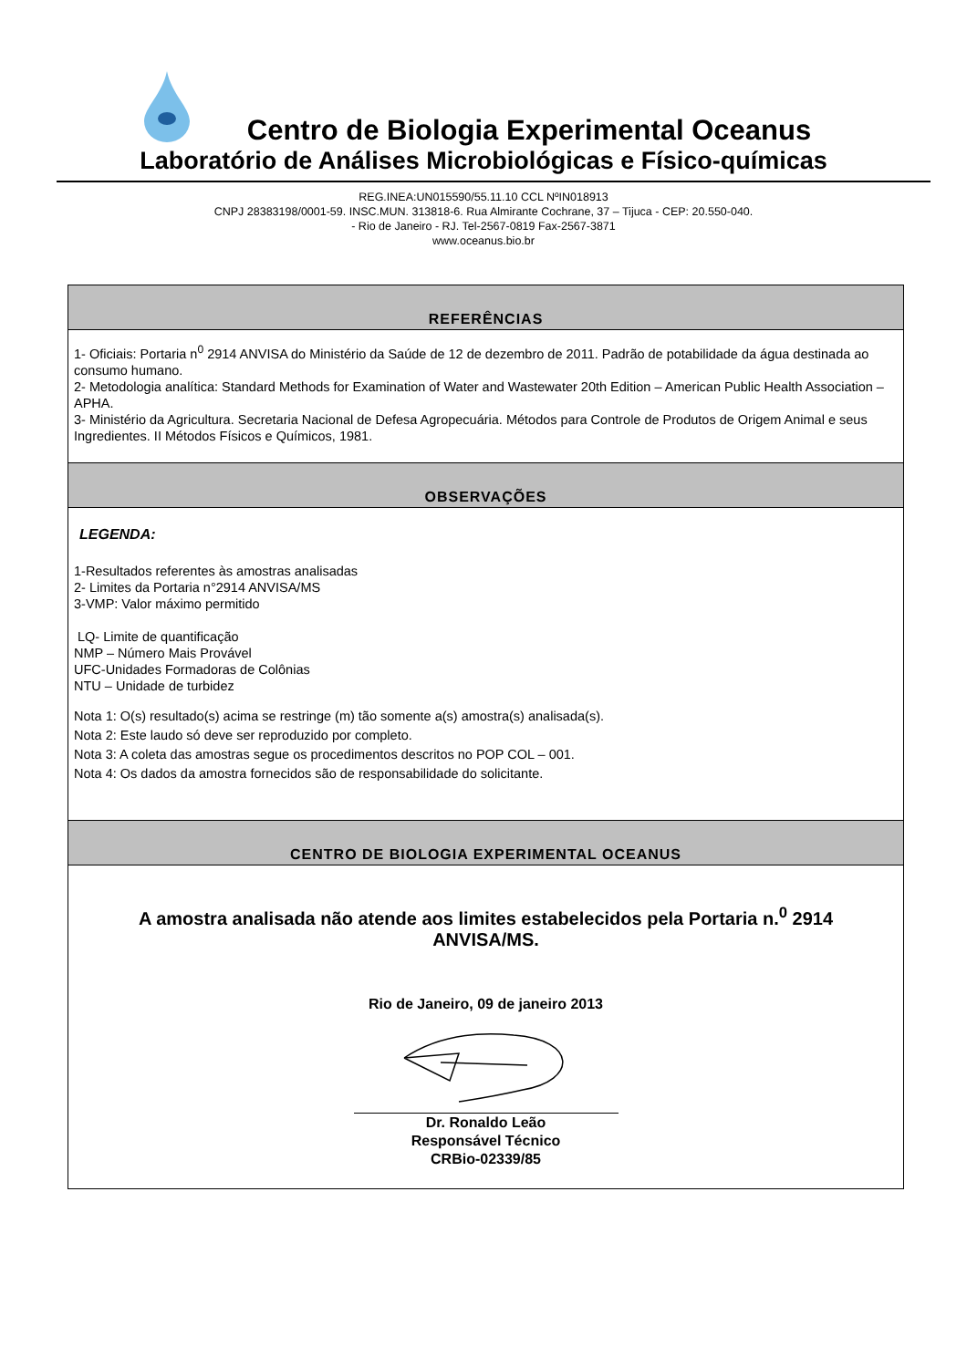Centro de Biologia Experimental Oceanus
Laboratório de Análises Microbiológicas e Físico-químicas
REG.INEA:UN015590/55.11.10 CCL NºIN018913
CNPJ 28383198/0001-59. INSC.MUN. 313818-6. Rua Almirante Cochrane, 37 – Tijuca - CEP: 20.550-040.
- Rio de Janeiro - RJ. Tel-2567-0819 Fax-2567-3871
www.oceanus.bio.br
REFERÊNCIAS
1- Oficiais: Portaria n<sup>0</sup> 2914 ANVISA do Ministério da Saúde de 12 de dezembro de 2011. Padrão de potabilidade da água destinada ao consumo humano.
2- Metodologia analítica: Standard Methods for Examination of Water and Wastewater 20th Edition – American Public Health Association – APHA.
3- Ministério da Agricultura. Secretaria Nacional de Defesa Agropecuária. Métodos para Controle de Produtos de Origem Animal e seus Ingredientes. II Métodos Físicos e Químicos, 1981.
OBSERVAÇÕES
LEGENDA:
1-Resultados referentes às amostras analisadas
2- Limites da Portaria n°2914 ANVISA/MS
3-VMP: Valor máximo permitido
LQ- Limite de quantificação
NMP – Número Mais Provável
UFC-Unidades Formadoras de Colônias
NTU – Unidade de turbidez
Nota 1: O(s) resultado(s) acima se restringe (m) tão somente a(s) amostra(s) analisada(s).
Nota 2: Este laudo só deve ser reproduzido por completo.
Nota 3: A coleta das amostras segue os procedimentos descritos no POP COL – 001.
Nota 4: Os dados da amostra fornecidos são de responsabilidade do solicitante.
CENTRO DE BIOLOGIA EXPERIMENTAL OCEANUS
A amostra analisada não atende aos limites estabelecidos pela Portaria n.<sup>0</sup> 2914
ANVISA/MS.
Rio de Janeiro, 09 de janeiro 2013
Dr. Ronaldo Leão
Responsável Técnico
CRBio-02339/85